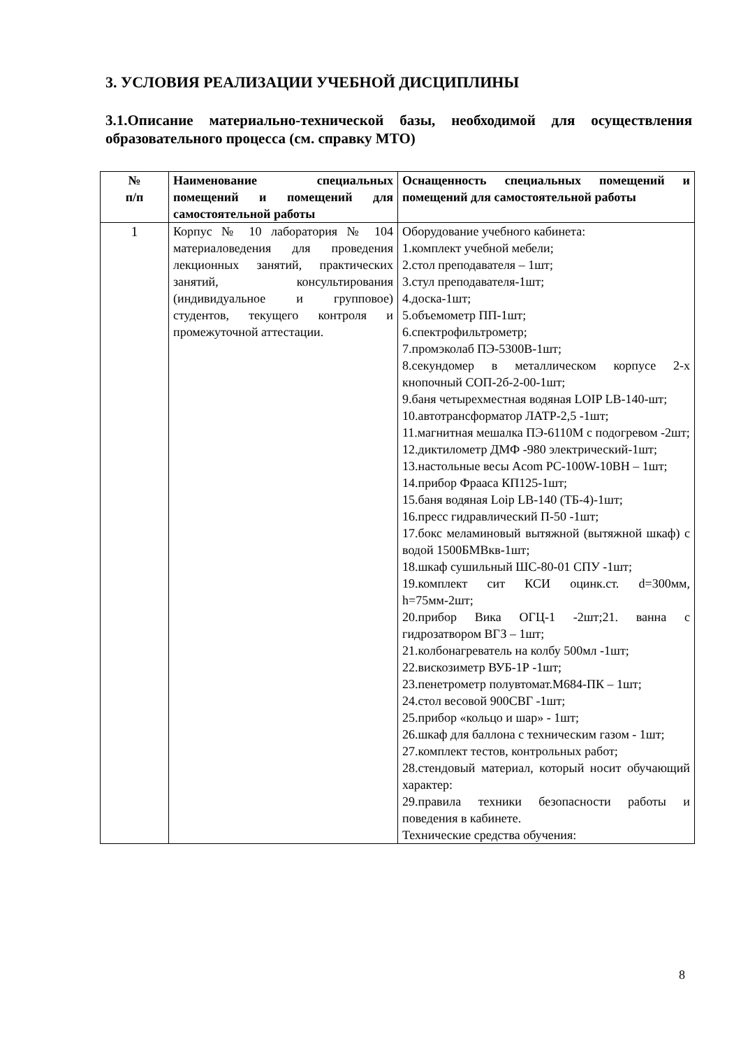3. УСЛОВИЯ РЕАЛИЗАЦИИ УЧЕБНОЙ ДИСЦИПЛИНЫ
3.1.Описание материально-технической базы, необходимой для осуществления образовательного процесса (см. справку МТО)
| № п/п | Наименование специальных помещений и помещений для самостоятельной работы | Оснащенность специальных помещений и помещений для самостоятельной работы |
| --- | --- | --- |
| 1 | Корпус № 10 лаборатория № 104 материаловедения для проведения лекционных занятий, практических занятий, консультирования (индивидуальное и групповое) студентов, текущего контроля и промежуточной аттестации. | Оборудование учебного кабинета: 1.комплект учебной мебели; 2.стол преподавателя – 1шт; 3.стул преподавателя-1шт; 4.доска-1шт; 5.объемометр ПП-1шт; 6.спектрофильтрометр; 7.промэколаб ПЭ-5300В-1шт; 8.секундомер в металлическом корпусе 2-х кнопочный СОП-2б-2-00-1шт; 9.баня четырехместная водяная LOIP LB-140-шт; 10.автотрансформатор ЛАТР-2,5 -1шт; 11.магнитная мешалка ПЭ-6110М с подогревом -2шт; 12.диктилометр ДМФ -980 электрический-1шт; 13.настольные весы Acom PC-100W-10BH – 1шт; 14.прибор Фрааса КП125-1шт; 15.баня водяная Loip LB-140 (ТБ-4)-1шт; 16.пресс гидравлический П-50 -1шт; 17.бокс меламиновый вытяжной (вытяжной шкаф) с водой 1500БМВкв-1шт; 18.шкаф сушильный ШС-80-01 СПУ -1шт; 19.комплект сит КСИ оцинк.ст. d=300мм, h=75мм-2шт; 20.прибор Вика ОГЦ-1 -2шт;21. ванна с гидрозатвором ВГЗ – 1шт; 21.колбонагреватель на колбу 500мл -1шт; 22.вискозиметр ВУБ-1Р -1шт; 23.пенетрометр полувтомат.М684-ПК – 1шт; 24.стол весовой 900СВГ -1шт; 25.прибор «кольцо и шар» - 1шт; 26.шкаф для баллона с техническим газом - 1шт; 27.комплект тестов, контрольных работ; 28.стендовый материал, который носит обучающий характер: 29.правила техники безопасности работы и поведения в кабинете. Технические средства обучения: |
8